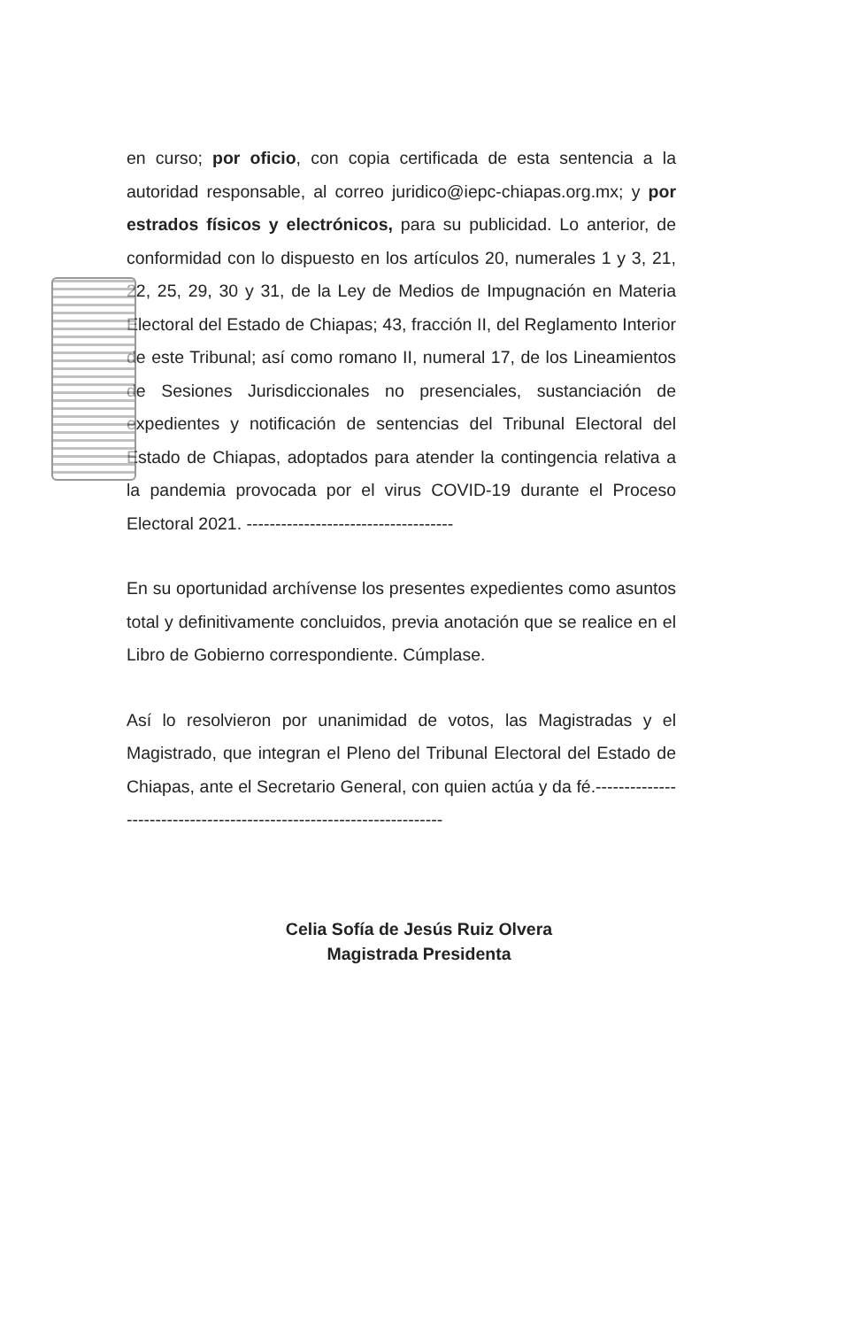en curso; por oficio, con copia certificada de esta sentencia a la autoridad responsable, al correo juridico@iepc-chiapas.org.mx; y por estrados físicos y electrónicos, para su publicidad. Lo anterior, de conformidad con lo dispuesto en los artículos 20, numerales 1 y 3, 21, 22, 25, 29, 30 y 31, de la Ley de Medios de Impugnación en Materia Electoral del Estado de Chiapas; 43, fracción II, del Reglamento Interior de este Tribunal; así como romano II, numeral 17, de los Lineamientos de Sesiones Jurisdiccionales no presenciales, sustanciación de expedientes y notificación de sentencias del Tribunal Electoral del Estado de Chiapas, adoptados para atender la contingencia relativa a la pandemia provocada por el virus COVID-19 durante el Proceso Electoral 2021. ------------------------------------
En su oportunidad archívense los presentes expedientes como asuntos total y definitivamente concluidos, previa anotación que se realice en el Libro de Gobierno correspondiente. Cúmplase.
Así lo resolvieron por unanimidad de votos, las Magistradas y el Magistrado, que integran el Pleno del Tribunal Electoral del Estado de Chiapas, ante el Secretario General, con quien actúa y da fé.---------------------------------------------------------------------
Celia Sofía de Jesús Ruiz Olvera
Magistrada Presidenta